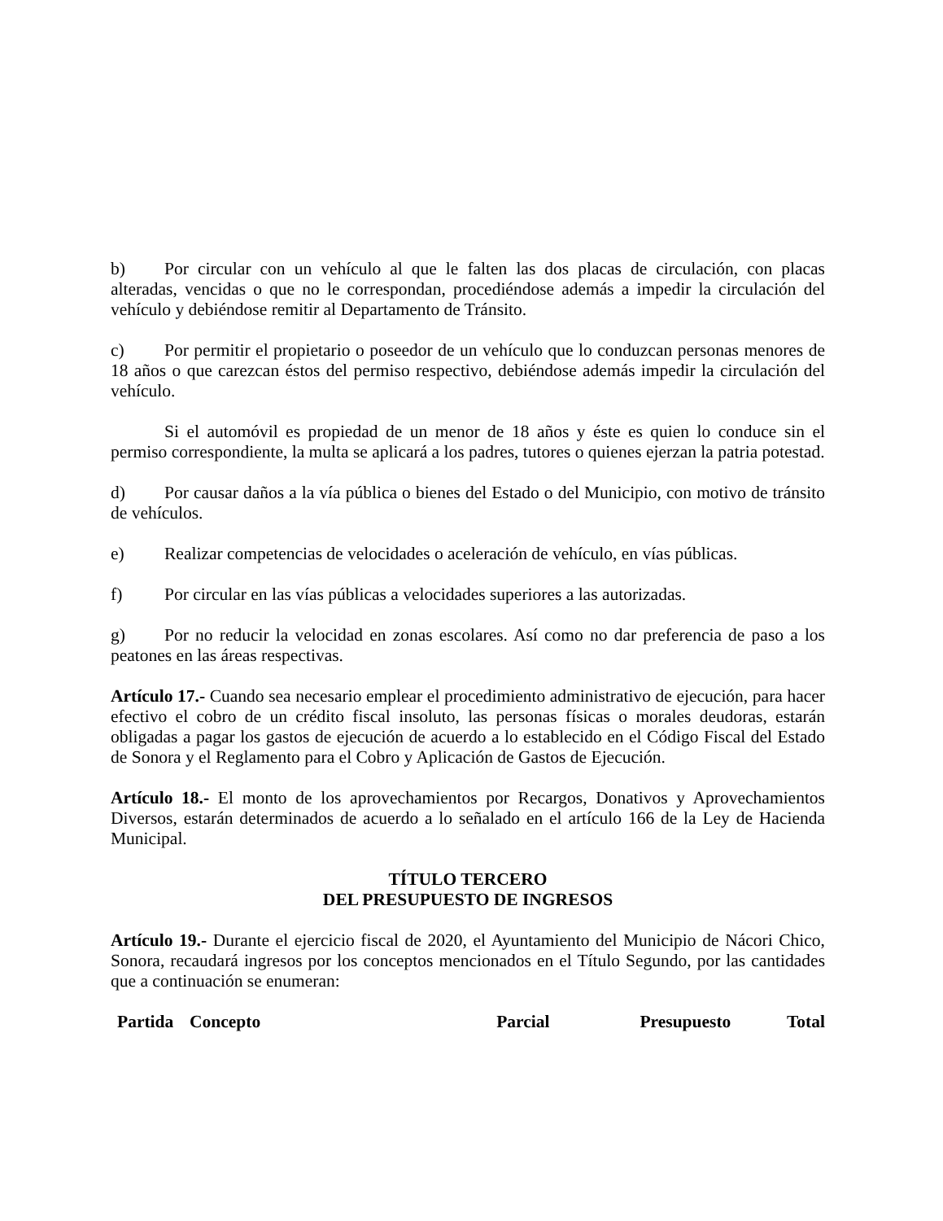b) Por circular con un vehículo al que le falten las dos placas de circulación, con placas alteradas, vencidas o que no le correspondan, procediéndose además a impedir la circulación del vehículo y debiéndose remitir al Departamento de Tránsito.
c) Por permitir el propietario o poseedor de un vehículo que lo conduzcan personas menores de 18 años o que carezcan éstos del permiso respectivo, debiéndose además impedir la circulación del vehículo.
Si el automóvil es propiedad de un menor de 18 años y éste es quien lo conduce sin el permiso correspondiente, la multa se aplicará a los padres, tutores o quienes ejerzan la patria potestad.
d) Por causar daños a la vía pública o bienes del Estado o del Municipio, con motivo de tránsito de vehículos.
e) Realizar competencias de velocidades o aceleración de vehículo, en vías públicas.
f) Por circular en las vías públicas a velocidades superiores a las autorizadas.
g) Por no reducir la velocidad en zonas escolares. Así como no dar preferencia de paso a los peatones en las áreas respectivas.
Artículo 17.- Cuando sea necesario emplear el procedimiento administrativo de ejecución, para hacer efectivo el cobro de un crédito fiscal insoluto, las personas físicas o morales deudoras, estarán obligadas a pagar los gastos de ejecución de acuerdo a lo establecido en el Código Fiscal del Estado de Sonora y el Reglamento para el Cobro y Aplicación de Gastos de Ejecución.
Artículo 18.- El monto de los aprovechamientos por Recargos, Donativos y Aprovechamientos Diversos, estarán determinados de acuerdo a lo señalado en el artículo 166 de la Ley de Hacienda Municipal.
TÍTULO TERCERO
DEL PRESUPUESTO DE INGRESOS
Artículo 19.- Durante el ejercicio fiscal de 2020, el Ayuntamiento del Municipio de Nácori Chico, Sonora, recaudará ingresos por los conceptos mencionados en el Título Segundo, por las cantidades que a continuación se enumeran:
| Partida | Concepto | Parcial | Presupuesto | Total |
| --- | --- | --- | --- | --- |